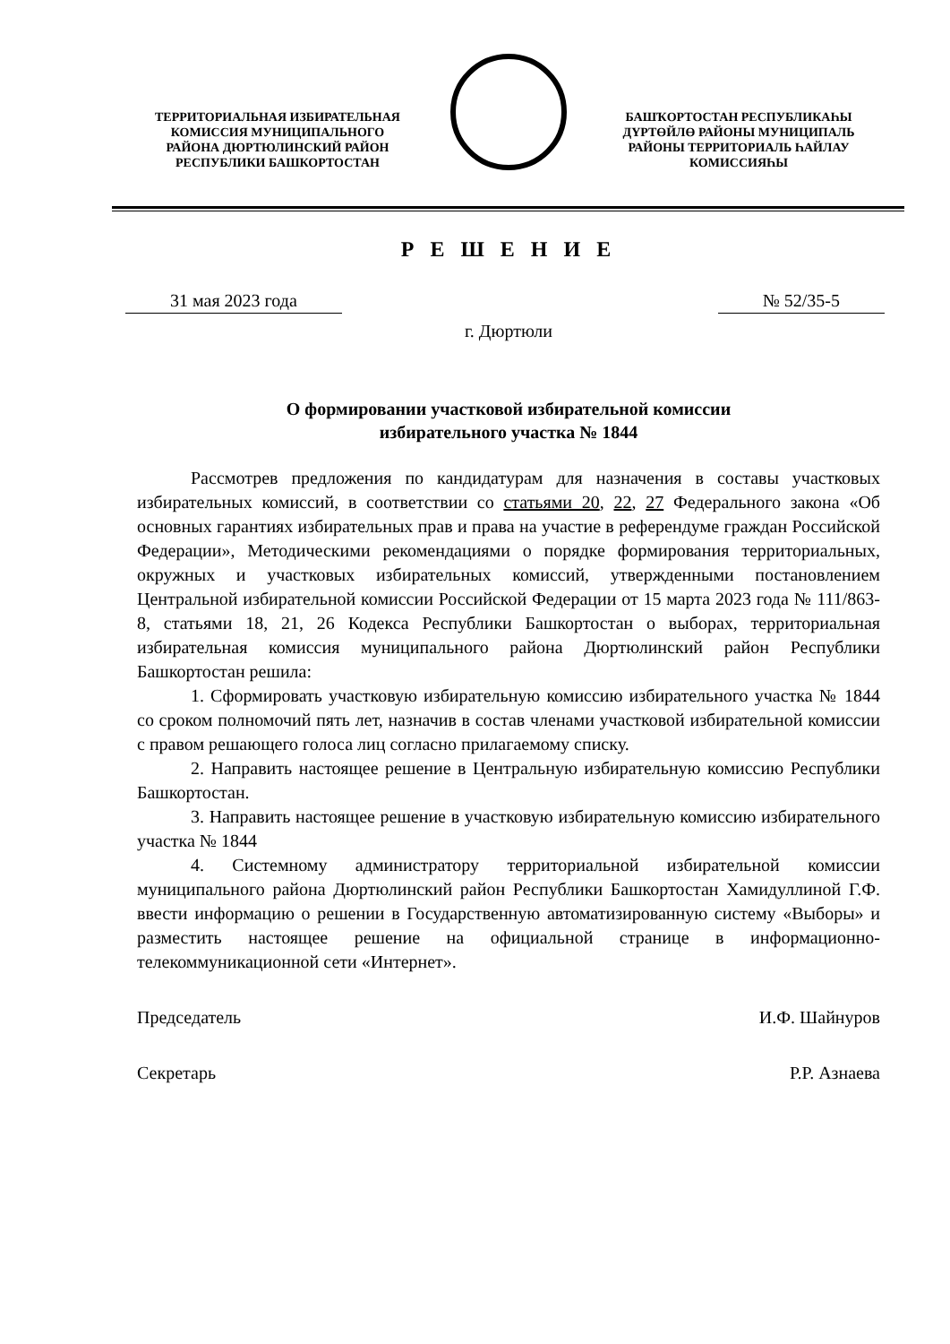ТЕРРИТОРИАЛЬНАЯ ИЗБИРАТЕЛЬНАЯ
КОМИССИЯ МУНИЦИПАЛЬНОГО
РАЙОНА ДЮРТЮЛИНСКИЙ РАЙОН
РЕСПУБЛИКИ БАШКОРТОСТАН
БАШҠОРТОСТАН РЕСПУБЛИКАҺЫ
ДҮРТӨЙЛӨ РАЙОНЫ МУНИЦИПАЛЬ
РАЙОНЫ ТЕРРИТОРИАЛЬ ҺАЙЛАУ
КОМИССИЯҺЫ
Р Е Ш Е Н И Е
31 мая 2023 года № 52/35-5
г. Дюртюли
О формировании участковой избирательной комиссии
избирательного участка № 1844
Рассмотрев предложения по кандидатурам для назначения в составы участковых избирательных комиссий, в соответствии со статьями 20, 22, 27 Федерального закона «Об основных гарантиях избирательных прав и права на участие в референдуме граждан Российской Федерации», Методическими рекомендациями о порядке формирования территориальных, окружных и участковых избирательных комиссий, утвержденными постановлением Центральной избирательной комиссии Российской Федерации от 15 марта 2023 года № 111/863-8, статьями 18, 21, 26 Кодекса Республики Башкортостан о выборах, территориальная избирательная комиссия муниципального района Дюртюлинский район Республики Башкортостан решила:
1. Сформировать участковую избирательную комиссию избирательного участка № 1844 со сроком полномочий пять лет, назначив в состав членами участковой избирательной комиссии с правом решающего голоса лиц согласно прилагаемому списку.
2. Направить настоящее решение в Центральную избирательную комиссию Республики Башкортостан.
3. Направить настоящее решение в участковую избирательную комиссию избирательного участка № 1844
4. Системному администратору территориальной избирательной комиссии муниципального района Дюртюлинский район Республики Башкортостан Хамидуллиной Г.Ф. ввести информацию о решении в Государственную автоматизированную систему «Выборы» и разместить настоящее решение на официальной странице в информационно-телекоммуникационной сети «Интернет».
Председатель И.Ф. Шайнуров
Секретарь Р.Р. Азнаева